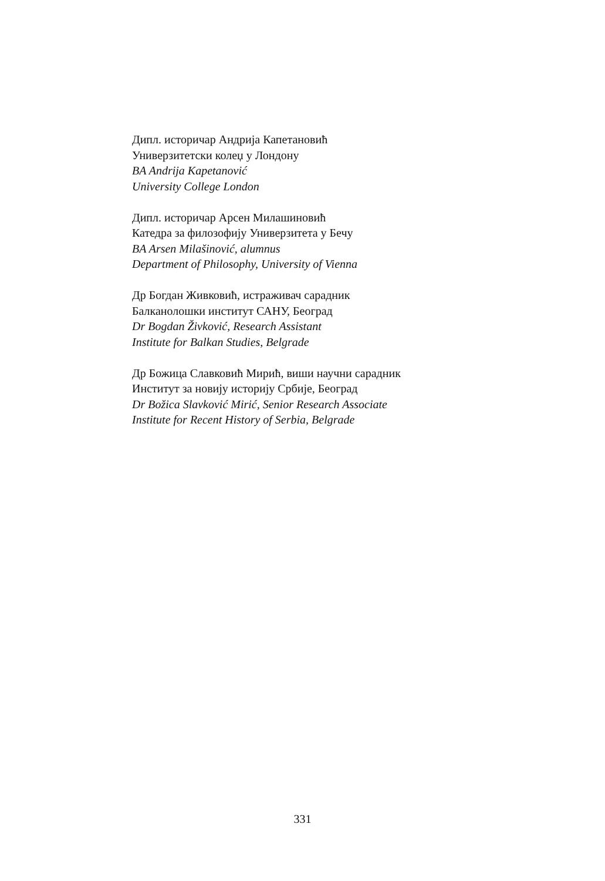Дипл. историчар Андрија Капетановић
Универзитетски колеџ у Лондону
BA Andrija Kapetanović
University College London
Дипл. историчар Арсен Милашиновић
Катедра за филозофију Универзитета у Бечу
BA Arsen Milašinović, alumnus
Department of Philosophy, University of Vienna
Др Богдан Живковић, истраживач сарадник
Балканолошки институт САНУ, Београд
Dr Bogdan Živković, Research Assistant
Institute for Balkan Studies, Belgrade
Др Божица Славковић Мирић, виши научни сарадник
Институт за новију историју Србије, Београд
Dr Božica Slavković Mirić, Senior Research Associate
Institute for Recent History of Serbia, Belgrade
331